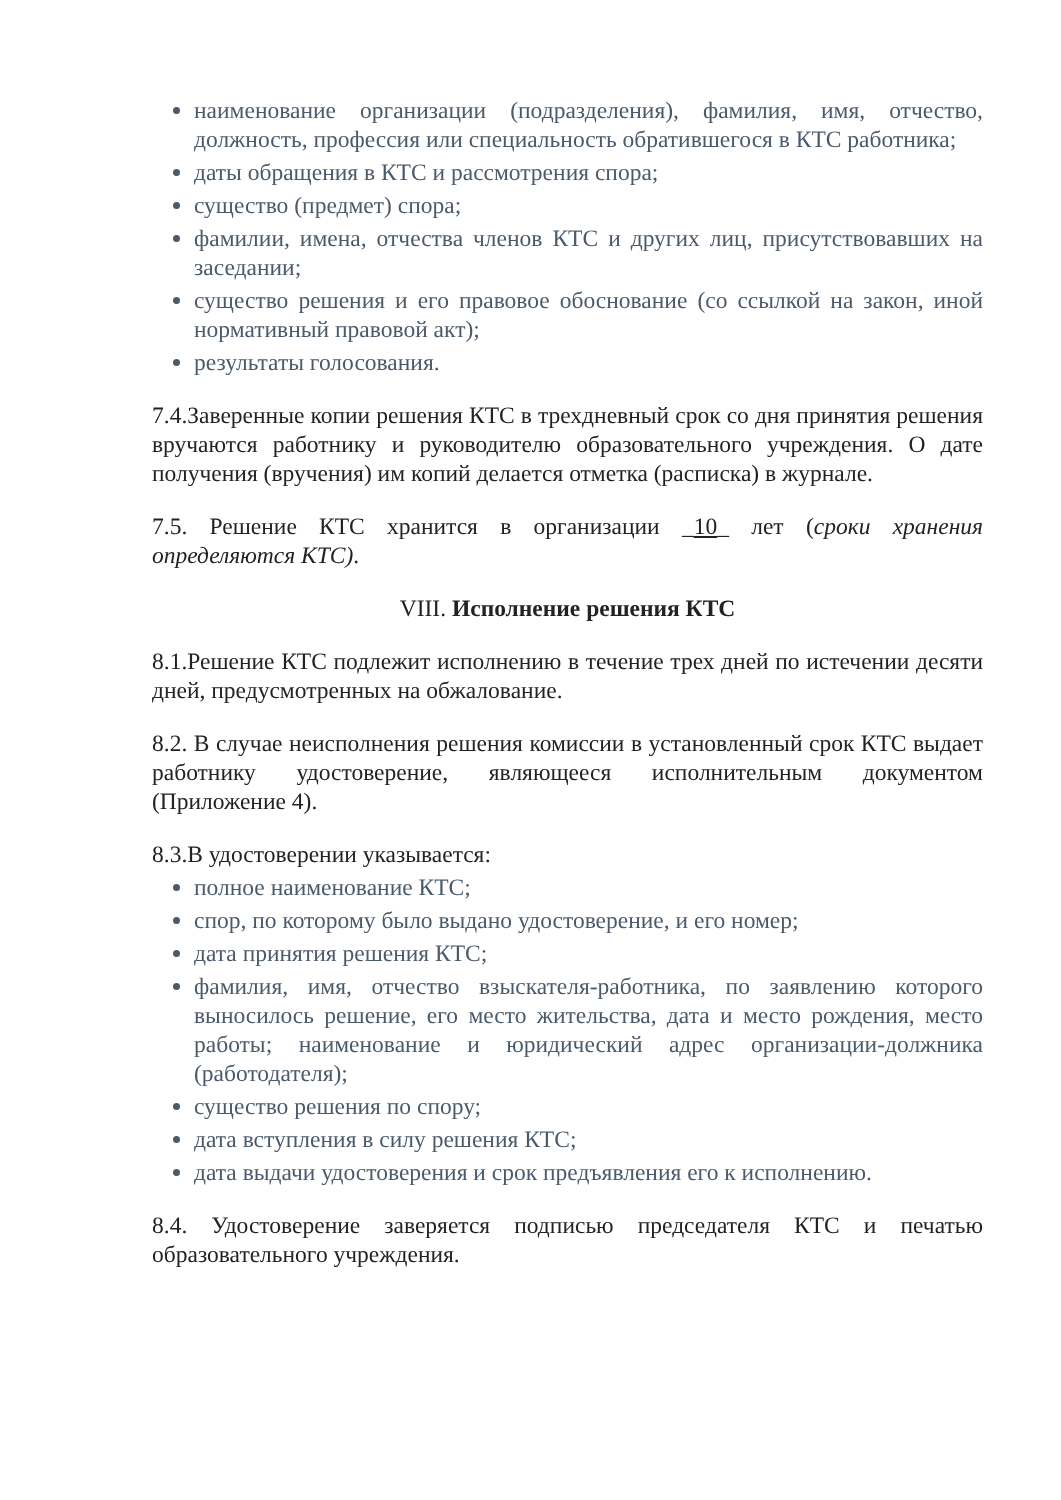наименование организации (подразделения), фамилия, имя, отчество, должность, профессия или специальность обратившегося в КТС работника;
даты обращения в КТС и рассмотрения спора;
существо (предмет) спора;
фамилии, имена, отчества членов КТС и других лиц, присутствовавших на заседании;
существо решения и его правовое обоснование (со ссылкой на закон, иной нормативный правовой акт);
результаты голосования.
7.4.Заверенные копии решения КТС в трехдневный срок со дня принятия решения вручаются работнику и руководителю образовательного учреждения. О дате получения (вручения) им копий делается отметка (расписка) в журнале.
7.5. Решение КТС хранится в организации _10_ лет (сроки хранения определяются КТС).
VIII. Исполнение решения КТС
8.1.Решение КТС подлежит исполнению в течение трех дней по истечении десяти дней, предусмотренных на обжалование.
8.2. В случае неисполнения решения комиссии в установленный срок КТС выдает работнику удостоверение, являющееся исполнительным документом (Приложение 4).
8.3.В удостоверении указывается:
полное наименование КТС;
спор, по которому было выдано удостоверение, и его номер;
дата принятия решения КТС;
фамилия, имя, отчество взыскателя-работника, по заявлению которого выносилось решение, его место жительства, дата и место рождения, место работы; наименование и юридический адрес организации-должника (работодателя);
существо решения по спору;
дата вступления в силу решения КТС;
дата выдачи удостоверения и срок предъявления его к исполнению.
8.4. Удостоверение заверяется подписью председателя КТС и печатью образовательного учреждения.